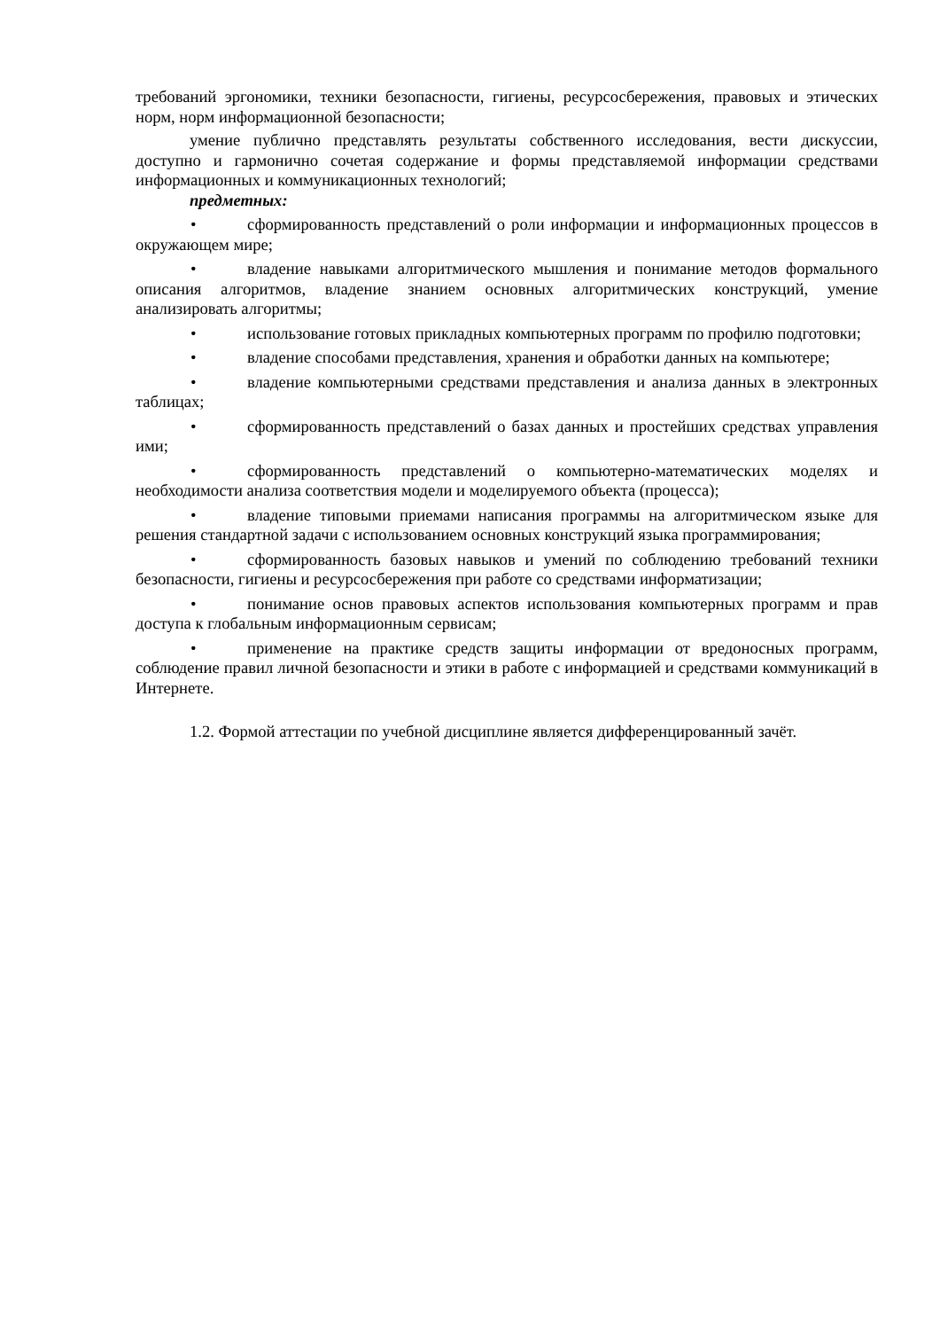требований эргономики, техники безопасности, гигиены, ресурсосбережения, правовых и этических норм, норм информационной безопасности;
умение публично представлять результаты собственного исследования, вести дискуссии, доступно и гармонично сочетая содержание и формы представляемой информации средствами информационных и коммуникационных технологий;
предметных:
• сформированность представлений о роли информации и информационных процессов в окружающем мире;
• владение навыками алгоритмического мышления и понимание методов формального описания алгоритмов, владение знанием основных алгоритмических конструкций, умение анализировать алгоритмы;
• использование готовых прикладных компьютерных программ по профилю подготовки;
• владение способами представления, хранения и обработки данных на компьютере;
• владение компьютерными средствами представления и анализа данных в электронных таблицах;
• сформированность представлений о базах данных и простейших средствах управления ими;
• сформированность представлений о компьютерно-математических моделях и необходимости анализа соответствия модели и моделируемого объекта (процесса);
• владение типовыми приемами написания программы на алгоритмическом языке для решения стандартной задачи с использованием основных конструкций языка программирования;
• сформированность базовых навыков и умений по соблюдению требований техники безопасности, гигиены и ресурсосбережения при работе со средствами информатизации;
• понимание основ правовых аспектов использования компьютерных программ и прав доступа к глобальным информационным сервисам;
• применение на практике средств защиты информации от вредоносных программ, соблюдение правил личной безопасности и этики в работе с информацией и средствами коммуникаций в Интернете.
1.2. Формой аттестации по учебной дисциплине является дифференцированный зачёт.